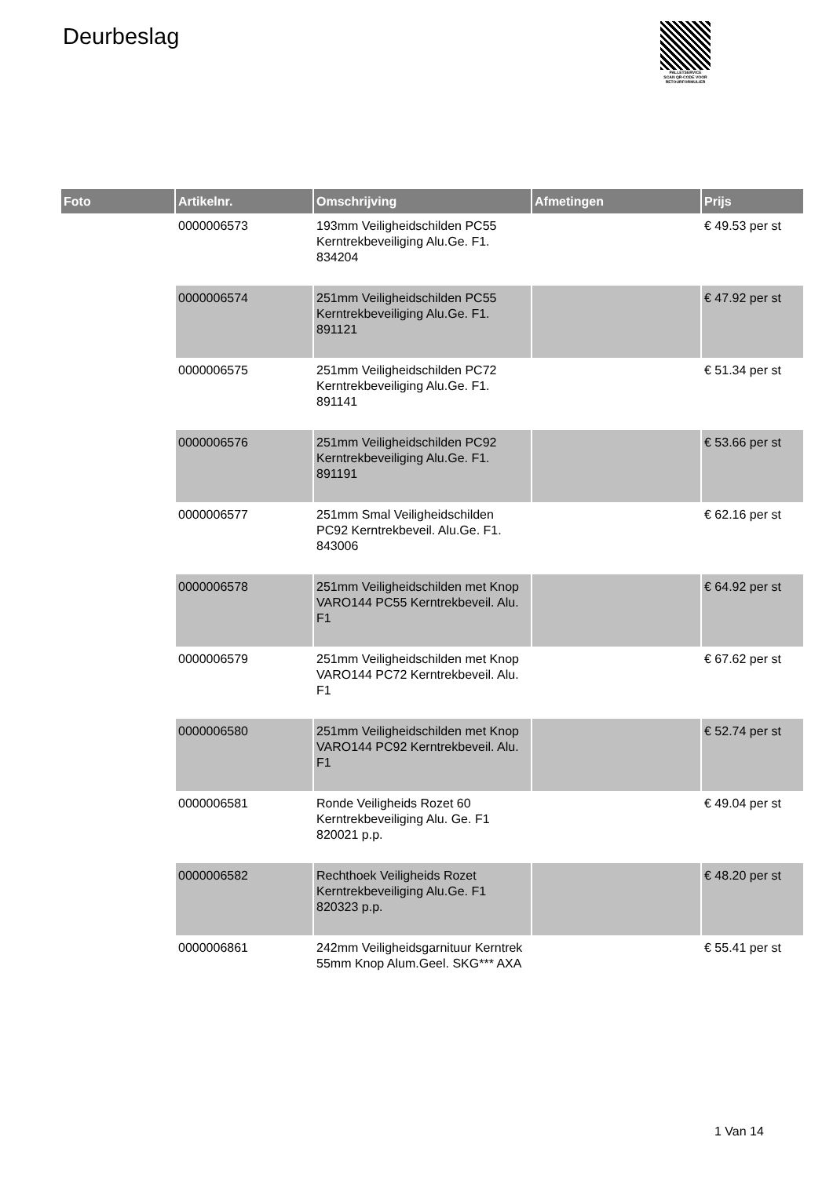Deurbeslag
PALLETSERVICE
SCAN QR-CODE VOOR RETOURFORMULIER
| Foto | Artikelnr. | Omschrijving | Afmetingen | Prijs |
| --- | --- | --- | --- | --- |
| | 0000006573 | 193mm Veiligheidschilden PC55 Kerntrekbeveiliging Alu.Ge. F1. 834204 | | € 49.53 per st |
| | 0000006574 | 251mm Veiligheidschilden PC55 Kerntrekbeveiliging Alu.Ge. F1. 891121 | | € 47.92 per st |
| | 0000006575 | 251mm Veiligheidschilden PC72 Kerntrekbeveiliging Alu.Ge. F1. 891141 | | € 51.34 per st |
| | 0000006576 | 251mm Veiligheidschilden PC92 Kerntrekbeveiliging Alu.Ge. F1. 891191 | | € 53.66 per st |
| | 0000006577 | 251mm Smal Veiligheidschilden PC92 Kerntrekbeveil. Alu.Ge. F1. 843006 | | € 62.16 per st |
| | 0000006578 | 251mm Veiligheidschilden met Knop VARO144 PC55 Kerntrekbeveil. Alu. F1 | | € 64.92 per st |
| | 0000006579 | 251mm Veiligheidschilden met Knop VARO144 PC72 Kerntrekbeveil. Alu. F1 | | € 67.62 per st |
| | 0000006580 | 251mm Veiligheidschilden met Knop VARO144 PC92 Kerntrekbeveil. Alu. F1 | | € 52.74 per st |
| | 0000006581 | Ronde Veiligheids Rozet 60 Kerntrekbeveiliging Alu. Ge. F1 820021 p.p. | | € 49.04 per st |
| | 0000006582 | Rechthoek Veiligheids Rozet Kerntrekbeveiliging Alu.Ge. F1 820323 p.p. | | € 48.20 per st |
| | 0000006861 | 242mm Veiligheidsgarnituur Kerntrek 55mm Knop Alum.Geel. SKG*** AXA | | € 55.41 per st |
1 Van 14